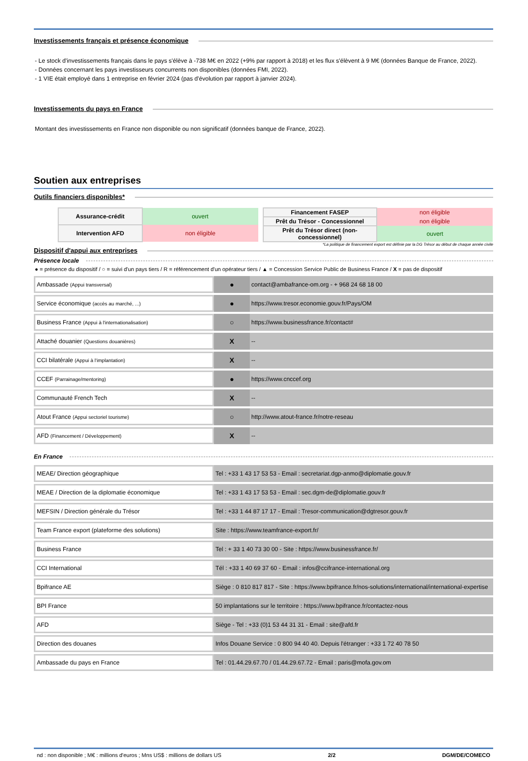Investissements français et présence économique
- Le stock d'investissements français dans le pays s'élève à -738 M€ en 2022 (+9% par rapport à 2018) et les flux s'élèvent à 9 M€ (données Banque de France, 2022).
- Données concernant les pays investisseurs concurrents non disponibles (données FMI, 2022).
- 1 VIE était employé dans 1 entreprise en février 2024 (pas d'évolution par rapport à janvier 2024).
Investissements du pays en France
Montant des investissements en France non disponible ou non significatif (données banque de France, 2022).
Soutien aux entreprises
Outils financiers disponibles*
| Assurance-crédit | ouvert |
| Intervention AFD | non éligible |
| Financement FASEP | non éligible |
| Prêt du Trésor - Concessionnel | non éligible |
| Prêt du Trésor direct (non-concessionnel) | ouvert |
*La politique de financement export est définie par la DG Trésor au début de chaque année civile
Dispositif d'appui aux entreprises
Présence locale
● = présence du dispositif / ○ = suivi d'un pays tiers / R = référencement d'un opérateur tiers / ▲ = Concession Service Public de Business France / X = pas de dispositif
| Ambassade (Appui transversal) | ● | contact@ambafrance-om.org - + 968 24 68 18 00 |
| Service économique (accès au marché, ...) | ● | https://www.tresor.economie.gouv.fr/Pays/OM |
| Business France (Appui à l'internationalisation) | ○ | https://www.businessfrance.fr/contact# |
| Attaché douanier (Questions douanières) | X | -- |
| CCI bilatérale (Appui à l'implantation) | X | -- |
| CCEF (Parrainage/mentoring) | ● | https://www.cnccef.org |
| Communauté French Tech | X | -- |
| Atout France (Appui sectoriel tourisme) | ○ | http://www.atout-france.fr/notre-reseau |
| AFD (Financement / Développement) | X | -- |
En France
| MEAE/ Direction géographique | Tel : +33 1 43 17 53 53 - Email : secretariat.dgp-anmo@diplomatie.gouv.fr |
| MEAE / Direction de la diplomatie économique | Tel : +33 1 43 17 53 53 - Email : sec.dgm-de@diplomatie.gouv.fr |
| MEFSIN / Direction générale du Trésor | Tel : +33 1 44 87 17 17 - Email : Tresor-communication@dgtresor.gouv.fr |
| Team France export (plateforme des solutions) | Site : https://www.teamfrance-export.fr/ |
| Business France | Tel : + 33 1 40 73 30 00 - Site : https://www.businessfrance.fr/ |
| CCI International | Tél : +33 1 40 69 37 60 - Email : infos@ccifrance-international.org |
| Bpifrance AE | Siège : 0 810 817 817 - Site : https://www.bpifrance.fr/nos-solutions/international/international-expertise |
| BPI France | 50 implantations sur le territoire : https://www.bpifrance.fr/contactez-nous |
| AFD | Siège - Tel : +33 (0)1 53 44 31 31 - Email : site@afd.fr |
| Direction des douanes | Infos Douane Service : 0 800 94 40 40. Depuis l'étranger : +33 1 72 40 78 50 |
| Ambassade du pays en France | Tel : 01.44.29.67.70 / 01.44.29.67.72 - Email : paris@mofa.gov.om |
nd : non disponible ; M€ : millions d'euros ; Mns US$ : millions de dollars US 2/2 DGM/DE/COMECO